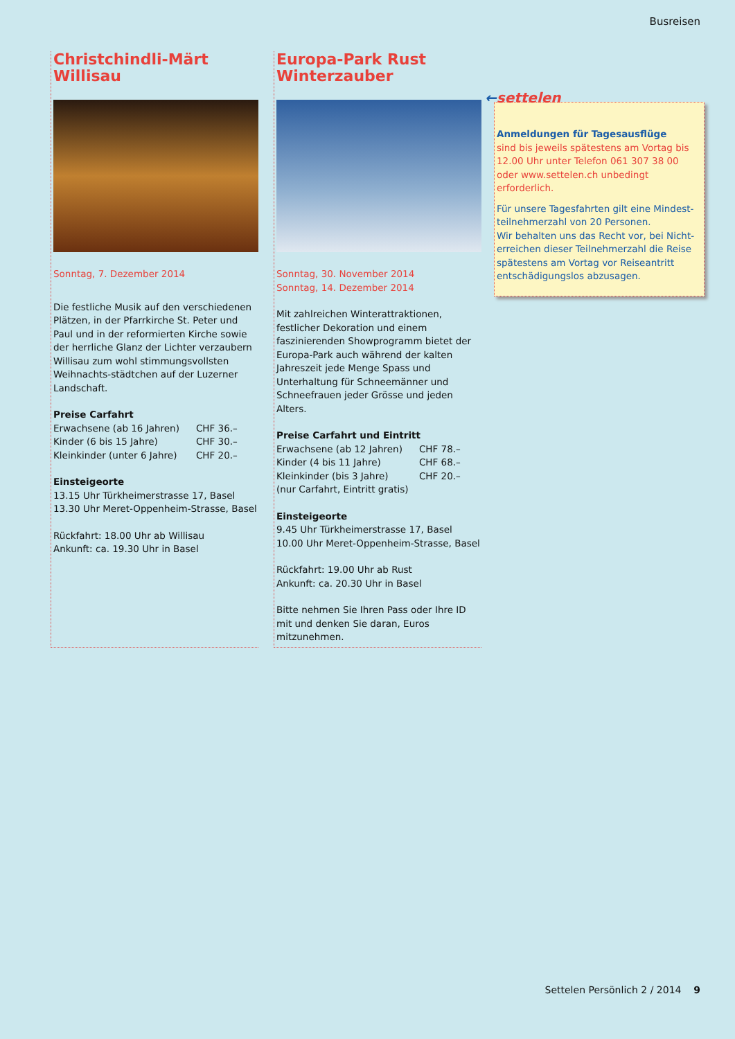Busreisen
Christchindli-Märt
Willisau
Sonntag, 7. Dezember 2014
Die festliche Musik auf den verschiedenen Plätzen, in der Pfarrkirche St. Peter und Paul und in der reformierten Kirche sowie der herrliche Glanz der Lichter verzaubern Willisau zum wohl stimmungsvollsten Weihnachts-städtchen auf der Luzerner Landschaft.
Preise Carfahrt
| Erwachsene (ab 16 Jahren) | CHF 36.– |
| Kinder (6 bis 15 Jahre) | CHF 30.– |
| Kleinkinder (unter 6 Jahre) | CHF 20.– |
Einsteigeorte
13.15 Uhr Türkheimerstrasse 17, Basel
13.30 Uhr Meret-Oppenheim-Strasse, Basel
Rückfahrt: 18.00 Uhr ab Willisau
Ankunft: ca. 19.30 Uhr in Basel
Europa-Park Rust
Winterzauber
Sonntag, 30. November 2014
Sonntag, 14. Dezember 2014
Mit zahlreichen Winterattraktionen, festlicher Dekoration und einem faszinierenden Showprogramm bietet der Europa-Park auch während der kalten Jahreszeit jede Menge Spass und Unterhaltung für Schneemänner und Schneefrauen jeder Grösse und jeden Alters.
Preise Carfahrt und Eintritt
| Erwachsene (ab 12 Jahren) | CHF 78.– |
| Kinder (4 bis 11 Jahre) | CHF 68.– |
| Kleinkinder (bis 3 Jahre) | CHF 20.– |
| (nur Carfahrt, Eintritt gratis) | |
Einsteigeorte
9.45 Uhr Türkheimerstrasse 17, Basel
10.00 Uhr Meret-Oppenheim-Strasse, Basel
Rückfahrt: 19.00 Uhr ab Rust
Ankunft: ca. 20.30 Uhr in Basel
Bitte nehmen Sie Ihren Pass oder Ihre ID mit und denken Sie daran, Euros mitzunehmen.
Anmeldungen für Tagesausflüge
sind bis jeweils spätestens am Vortag bis 12.00 Uhr unter Telefon 061 307 38 00 oder www.settelen.ch unbedingt erforderlich.
Für unsere Tagesfahrten gilt eine Mindest-teilnehmerzahl von 20 Personen.
Wir behalten uns das Recht vor, bei Nicht-erreichen dieser Teilnehmerzahl die Reise spätestens am Vortag vor Reiseantritt entschädigungslos abzusagen.
←settelen
Settelen Persönlich 2 / 2014 9